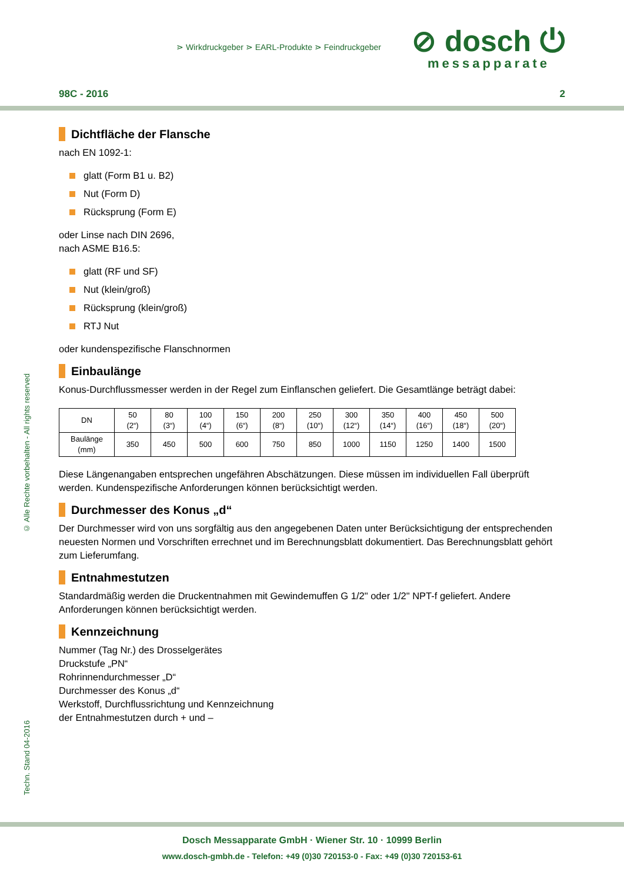⋗ Wirkdruckgeber ⋗ EARL-Produkte ⋗ Feindruckgeber
⊘ dosch ⏻
messapparate
98C - 2016 2
Dichtfläche der Flansche
nach EN 1092-1:
glatt (Form B1 u. B2)
Nut (Form D)
Rücksprung (Form E)
oder Linse nach DIN 2696,
nach ASME B16.5:
glatt (RF und SF)
Nut (klein/groß)
Rücksprung (klein/groß)
RTJ Nut
oder kundenspezifische Flanschnormen
Einbaulänge
Konus-Durchflussmesser werden in der Regel zum Einflanschen geliefert. Die Gesamtlänge beträgt dabei:
| DN | 50 (2“) | 80 (3“) | 100 (4“) | 150 (6“) | 200 (8“) | 250 (10“) | 300 (12“) | 350 (14“) | 400 (16“) | 450 (18“) | 500 (20“) |
| Baulänge (mm) | 350 | 450 | 500 | 600 | 750 | 850 | 1000 | 1150 | 1250 | 1400 | 1500 |
Diese Längenangaben entsprechen ungefähren Abschätzungen. Diese müssen im individuellen Fall überprüft werden. Kundenspezifische Anforderungen können berücksichtigt werden.
Durchmesser des Konus „d“
Der Durchmesser wird von uns sorgfältig aus den angegebenen Daten unter Berücksichtigung der entsprechenden neuesten Normen und Vorschriften errechnet und im Berechnungsblatt dokumentiert. Das Berechnungsblatt gehört zum Lieferumfang.
Entnahmestutzen
Standardmäßig werden die Druckentnahmen mit Gewindemuffen G 1/2" oder 1/2" NPT-f geliefert. Andere Anforderungen können berücksichtigt werden.
Kennzeichnung
Nummer (Tag Nr.) des Drosselgerätes
Druckstufe „PN“
Rohrinnendurchmesser „D“
Durchmesser des Konus „d“
Werkstoff, Durchflussrichtung und Kennzeichnung
der Entnahmestutzen durch + und –
© Alle Rechte vorbehalten - All rights reserved
Techn. Stand 04-2016
Dosch Messapparate GmbH · Wiener Str. 10 · 10999 Berlin
www.dosch-gmbh.de - Telefon: +49 (0)30 720153-0 - Fax: +49 (0)30 720153-61